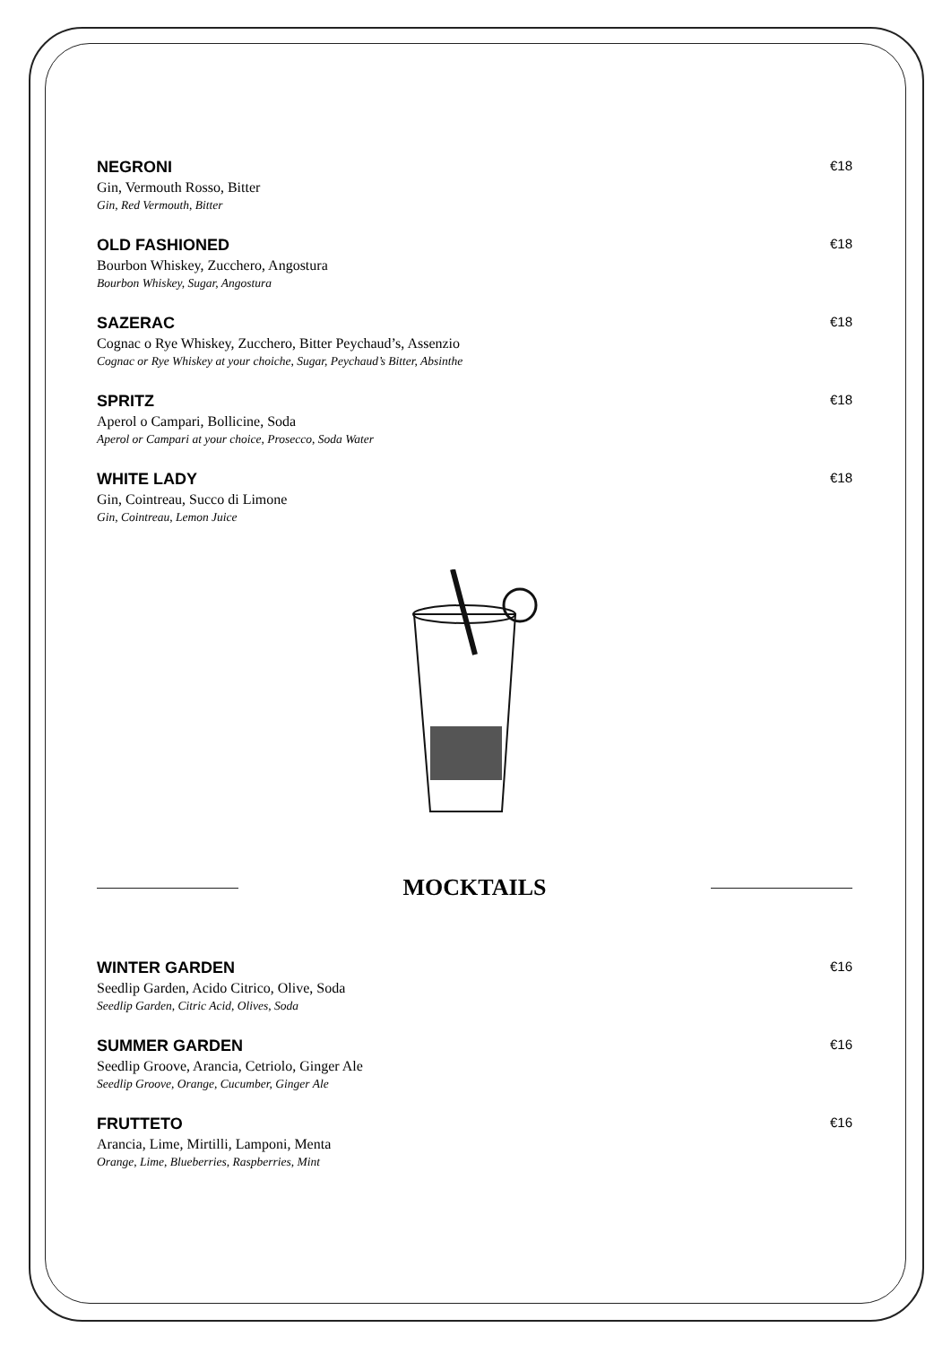NEGRONI
€18
Gin, Vermouth Rosso, Bitter
Gin, Red Vermouth, Bitter
OLD FASHIONED
€18
Bourbon Whiskey, Zucchero, Angostura
Bourbon Whiskey, Sugar, Angostura
SAZERAC
€18
Cognac o Rye Whiskey, Zucchero, Bitter Peychaud’s, Assenzio
Cognac or Rye Whiskey at your choiche, Sugar, Peychaud’s Bitter, Absinthe
SPRITZ
€18
Aperol o Campari, Bollicine, Soda
Aperol or Campari at your choice, Prosecco, Soda Water
WHITE LADY
€18
Gin, Cointreau, Succo di Limone
Gin, Cointreau, Lemon Juice
MOCKTAILS
WINTER GARDEN
€16
Seedlip Garden, Acido Citrico, Olive, Soda
Seedlip Garden, Citric Acid, Olives, Soda
SUMMER GARDEN
€16
Seedlip Groove, Arancia, Cetriolo, Ginger Ale
Seedlip Groove, Orange, Cucumber, Ginger Ale
FRUTTETO
€16
Arancia, Lime, Mirtilli, Lamponi, Menta
Orange, Lime, Blueberries, Raspberries, Mint